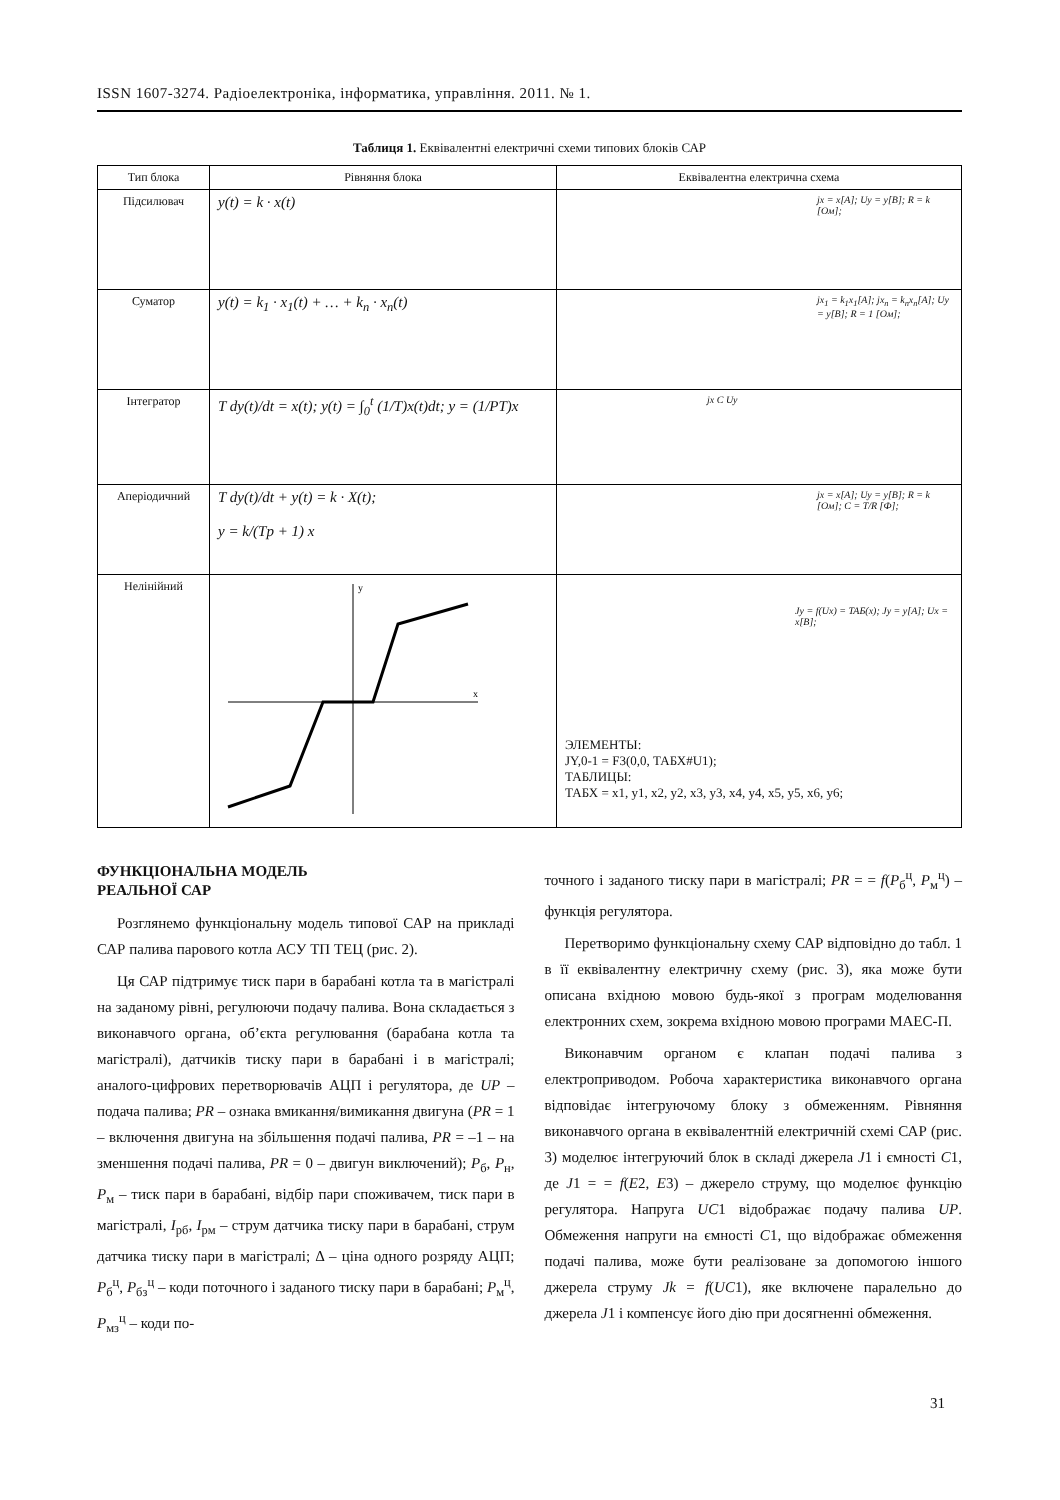ISSN 1607-3274. Радіоелектроніка, інформатика, управління. 2011. № 1.
Таблиця 1. Еквівалентні електричні схеми типових блоків САР
| Тип блока | Рівняння блока | Еквівалентна електрична схема |
| --- | --- | --- |
| Підсилювач | y(t) = k · x(t) | jx = x[A]; Uy = y[B]; R = k [Ом]; |
| Суматор | y(t) = k<sub>1</sub> · x<sub>1</sub>(t) + … + k<sub>n</sub> · x<sub>n</sub>(t) | jx<sub>1</sub> = k<sub>1</sub>x<sub>1</sub>[A]; jx<sub>n</sub> = k<sub>n</sub>x<sub>n</sub>[A]; Uy = y[B]; R = 1 [Ом]; |
| Інтегратор | T dy(t)/dt = x(t); y(t) = ∫<sub>0</sub><sup>t</sup> (1/T)x(t)dt; y = (1/PT)x | jx C Uy |
| Аперіодичний | T dy(t)/dt + y(t) = k · X(t); y = k/(Tp + 1) x | jx = x[A]; Uy = y[B]; R = k [Ом]; C = T/R [Ф]; |
| Нелінійний | x y | Jy = f(Ux) = TAБ(x); Jy = y[A]; Ux = x[B]; ЭЛЕМЕНТЫ: JY,0-1 = F3(0,0, ТАБХ#U1); ТАБЛИЦЫ: ТАБХ = x1, y1, x2, y2, x3, y3, x4, y4, x5, y5, x6, y6; |
ФУНКЦІОНАЛЬНА МОДЕЛЬ
РЕАЛЬНОЇ САР
Розглянемо функціональну модель типової САР на прикладі САР палива парового котла АСУ ТП ТЕЦ (рис. 2).
Ця САР підтримує тиск пари в барабані котла та в магістралі на заданому рівні, регулюючи подачу палива. Вона складається з виконавчого органа, об’єкта регулювання (барабана котла та магістралі), датчиків тиску пари в барабані і в магістралі; аналого-цифрових перетворювачів АЦП і регулятора, де UP – подача палива; PR – ознака вмикання/вимикання двигуна (PR = 1 – включення двигуна на збільшення подачі палива, PR = –1 – на зменшення подачі палива, PR = 0 – двигун виключений); P<sub>б</sub>, P<sub>н</sub>, P<sub>м</sub> – тиск пари в барабані, відбір пари споживачем, тиск пари в магістралі, I<sub>рб</sub>, I<sub>рм</sub> – струм датчика тиску пари в барабані, струм датчика тиску пари в магістралі; Δ – ціна одного розряду АЦП; P<sub>б</sub><sup>ц</sup>, P<sub>бз</sub><sup>ц</sup> – коди поточного і заданого тиску пари в барабані; P<sub>м</sub><sup>ц</sup>, P<sub>мз</sub><sup>ц</sup> – коди по-
точного і заданого тиску пари в магістралі; PR = = f(P<sub>б</sub><sup>ц</sup>, P<sub>м</sub><sup>ц</sup>) – функція регулятора.
Перетворимо функціональну схему САР відповідно до табл. 1 в її еквівалентну електричну схему (рис. 3), яка може бути описана вхідною мовою будь-якої з програм моделювання електронних схем, зокрема вхідною мовою програми МАЕС-П.
Виконавчим органом є клапан подачі палива з електроприводом. Робоча характеристика виконавчого органа відповідає інтегруючому блоку з обмеженням. Рівняння виконавчого органа в еквівалентній електричній схемі САР (рис. 3) моделює інтегруючий блок в складі джерела J1 і ємності C1, де J1 = = f(E2, E3) – джерело струму, що моделює функцію регулятора. Напруга UC1 відображає подачу палива UP. Обмеження напруги на ємності C1, що відображає обмеження подачі палива, може бути реалізоване за допомогою іншого джерела струму Jk = f(UC1), яке включене паралельно до джерела J1 і компенсує його дію при досягненні обмеження.
31